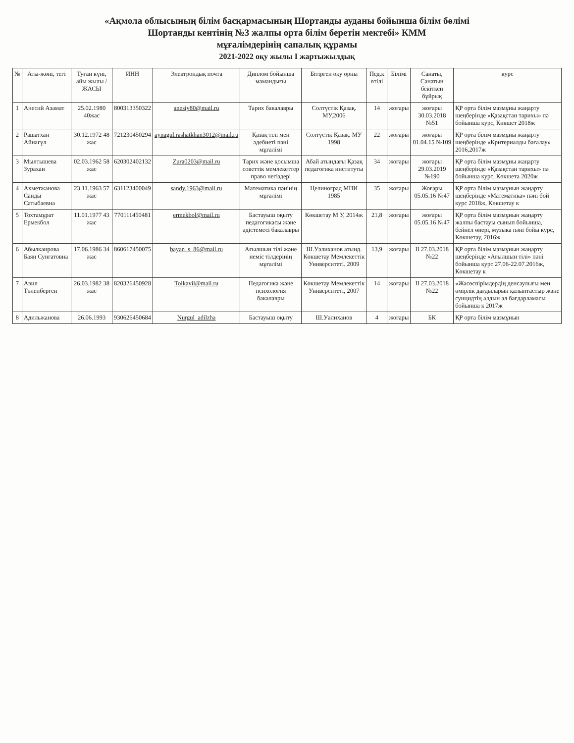«Ақмола облысының білім басқармасының Шортанды ауданы бойынша білім бөлімі
Шортанды кентінің №3 жалпы орта білім беретін мектебі» КММ
мұғалімдерінің сапалық құрамы
2021-2022 оқу жылы I жартыжылдық
| № | Аты-жөні, тегі | Туған күні, айы жылы /ЖАСЫ | ИНН | Электрондық почта | Диплом бойынша мамандығы | Бітірген оқу орны | Пед.к өтілі | Білімі | Санаты, Санатын бекіткен бұйрық | курс |
| --- | --- | --- | --- | --- | --- | --- | --- | --- | --- | --- |
| 1 | Анесий Азамат | 25.02.1980 40жас | 800313350322 | anesiy80@mail.ru | Тарих бакалавры | Солтүстік Қазақ. МУ,2006 | 14 | жоғары | жоғары 30.03.2018 №51 | ҚР орта білім мазмұны жаңарту шеңберінде «Қазақстан тарихы» пә бойынша курс, Көкшет 2018ж |
| 2 | Рашатхан Айнагүл | 30.12.1972 48 жас | 721230450294 | aynagul.rashatkhan3012@mail.ru | Қазақ тілі мен әдебиеті пәні мұғалімі | Солтүстік Қазақ. МУ 1998 | 22 | жоғары | жоғары 01.04.15 №109 | ҚР орта білім мазмұны жаңарту шеңберінде «Критериалды бағалау» 2016,2017ж |
| 3 | Мылтышева Зурахан | 02.03.1962 58 жас | 620302402132 | Zura0203@mail.ru | Тарих және қосымша советтік мемлекеттер право негіздері | Абай атындағы Қазақ педагогика институты | 34 | жоғары | жоғары 29.03.2019 №190 | ҚР орта білім мазмұны жаңарту шеңберінде «Қазақстан тарихы» пә бойынша курс, Көкшета 2020ж |
| 4 | Ахметжанова Санды Сатыбаевна | 23.11.1963 57 жас | 631123400049 | sandy.1963@mail.ru | Математика пәнінің мұғалімі | Целиноград МПИ 1985 | 35 | жоғары | Жоғары 05.05.16 №47 | ҚР орта білім мазмұнын жаңарту шеңберінде «Математика» пәні бой курс 2018ж, Көкшетау к |
| 5 | Тохтамұрат Ермекбол | 11.01.1977 43 жас | 770111450481 | ermekbol@mail.ru | Бастауыш оқыту педагогикасы және әдістемесі бакалавры | Көкшетау М У, 2014ж | 21,8 | жоғары | жоғары 05.05.16 №47 | ҚР орта білім мазмұнын жаңарту жалпы бастауы сынып бойынша, бейнел өнері, музыка пәні бойы курс, Көкшетау, 2016ж |
| 6 | Абылкаирова Баян Сунгатовна | 17.06.1986 34 жас | 860617450075 | bayan_s_86@mail.ru | Ағылшын тілі және неміс тілдерінің мұғалімі | Ш.Уәлиханов атынд. Көкшетау Мемлекеттік Университеті. 2009 | 13,9 | жоғары | II 27.03.2018 №22 | ҚР орта білім мазмұнын жаңарту шеңберінде «Ағылшын тілі» пәні бойынша курс 27.06-22.07.2016ж, Көкшетау к |
| 7 | Авил Төлепберген | 26.03.1982 38 жас | 820326450928 | Toikavil@mail.ru | Педагогика және психология бакалавры | Көкшетау Мемлекеттік Университеті, 2007 | 14 | жоғары | II 27.03.2018 №22 | «Жасөспірімдердің денсаулығы мен өмірлік дағдыларын қалыптастыр және суицидтің алдын ал бағдарламасы бойынша к 2017ж |
| 8 | Адильжанова | 26.06.1993 | 930626450684 | Nurgul_adilzha | Бастауыш оқыту | Ш.Уалиханов | 4 | жоғары | БК | ҚР орта білім мазмұнын |